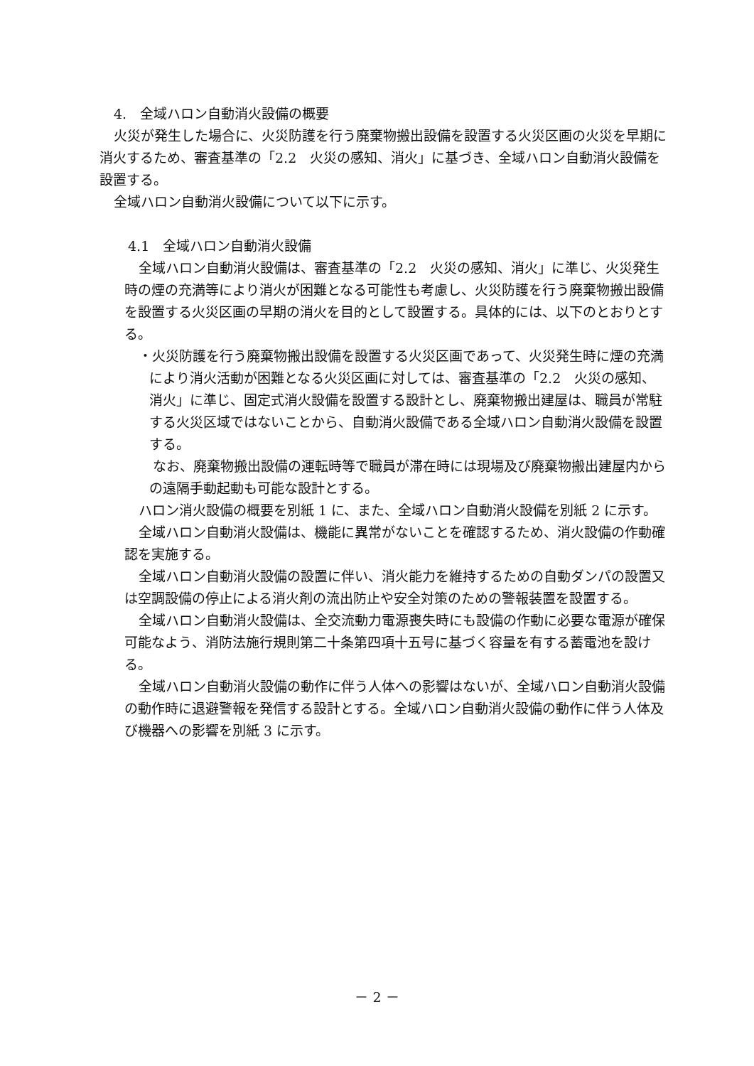4.　全域ハロン自動消火設備の概要
火災が発生した場合に、火災防護を行う廃棄物搬出設備を設置する火災区画の火災を早期に消火するため、審査基準の「2.2　火災の感知、消火」に基づき、全域ハロン自動消火設備を設置する。
全域ハロン自動消火設備について以下に示す。
4.1　全域ハロン自動消火設備
全域ハロン自動消火設備は、審査基準の「2.2　火災の感知、消火」に準じ、火災発生時の煙の充満等により消火が困難となる可能性も考慮し、火災防護を行う廃棄物搬出設備を設置する火災区画の早期の消火を目的として設置する。具体的には、以下のとおりとする。
・火災防護を行う廃棄物搬出設備を設置する火災区画であって、火災発生時に煙の充満により消火活動が困難となる火災区画に対しては、審査基準の「2.2　火災の感知、消火」に準じ、固定式消火設備を設置する設計とし、廃棄物搬出建屋は、職員が常駐する火災区域ではないことから、自動消火設備である全域ハロン自動消火設備を設置する。
なお、廃棄物搬出設備の運転時等で職員が滞在時には現場及び廃棄物搬出建屋内からの遠隔手動起動も可能な設計とする。
ハロン消火設備の概要を別紙 1 に、また、全域ハロン自動消火設備を別紙 2 に示す。
全域ハロン自動消火設備は、機能に異常がないことを確認するため、消火設備の作動確認を実施する。
全域ハロン自動消火設備の設置に伴い、消火能力を維持するための自動ダンパの設置又は空調設備の停止による消火剤の流出防止や安全対策のための警報装置を設置する。
全域ハロン自動消火設備は、全交流動力電源喪失時にも設備の作動に必要な電源が確保可能なよう、消防法施行規則第二十条第四項十五号に基づく容量を有する蓄電池を設ける。
全域ハロン自動消火設備の動作に伴う人体への影響はないが、全域ハロン自動消火設備の動作時に退避警報を発信する設計とする。全域ハロン自動消火設備の動作に伴う人体及び機器への影響を別紙 3 に示す。
－ 2 －